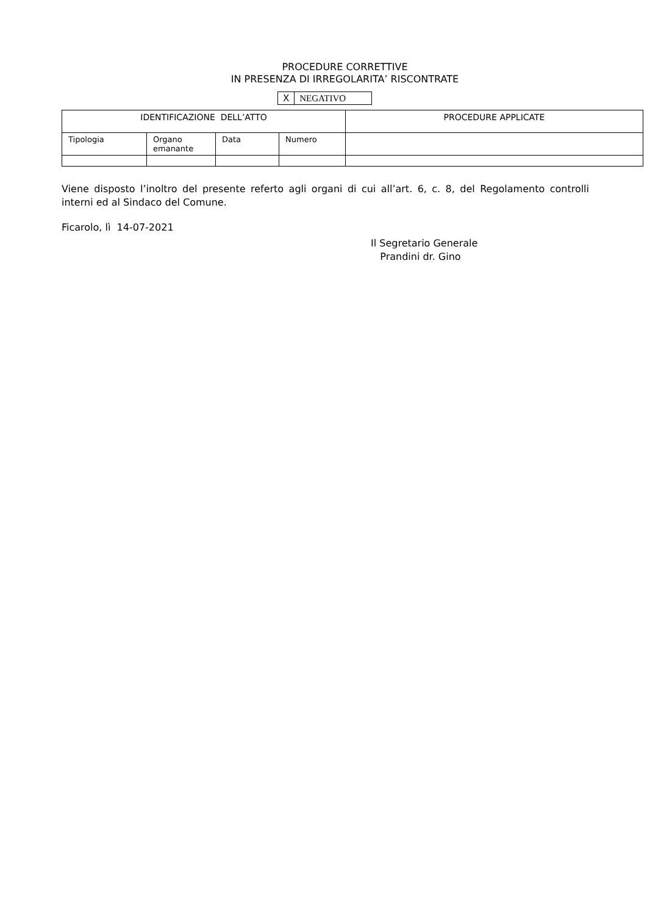PROCEDURE CORRETTIVE
IN PRESENZA DI IRREGOLARITA’ RISCONTRATE
| X | NEGATIVO |
| IDENTIFICAZIONE DELL’ATTO | | | | PROCEDURE APPLICATE |
| Tipologia | Organo emanante | Data | Numero | |
Viene disposto l’inoltro del presente referto agli organi di cui all’art. 6, c. 8, del Regolamento controlli interni ed al Sindaco del Comune.
Ficarolo, lì 14-07-2021
Il Segretario Generale
Prandini dr. Gino